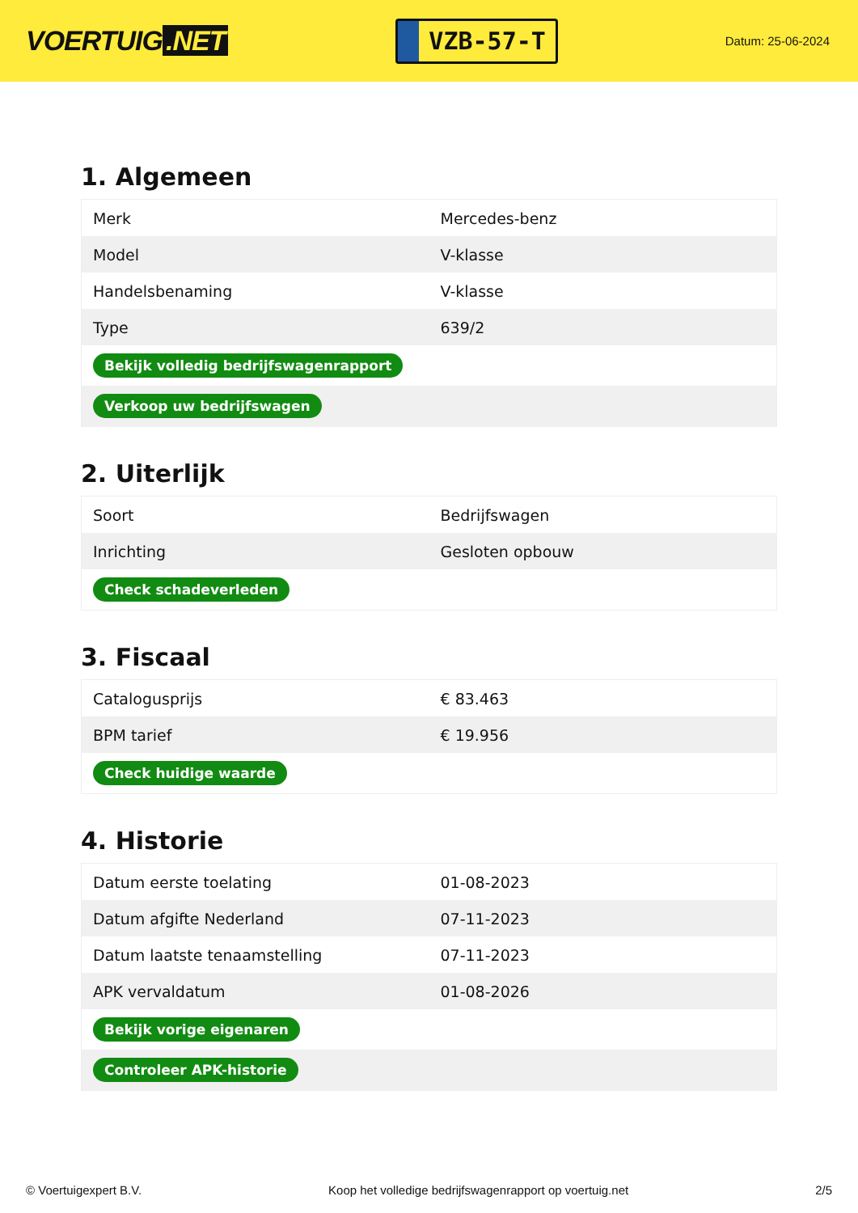VOERTUIG.NET
VZB-57-T
Datum: 25-06-2024
1. Algemeen
| Merk | Mercedes-benz |
| Model | V-klasse |
| Handelsbenaming | V-klasse |
| Type | 639/2 |
| Bekijk volledig bedrijfswagenrapport | |
| Verkoop uw bedrijfswagen | |
2. Uiterlijk
| Soort | Bedrijfswagen |
| Inrichting | Gesloten opbouw |
| Check schadeverleden | |
3. Fiscaal
| Catalogusprijs | € 83.463 |
| BPM tarief | € 19.956 |
| Check huidige waarde | |
4. Historie
| Datum eerste toelating | 01-08-2023 |
| Datum afgifte Nederland | 07-11-2023 |
| Datum laatste tenaamstelling | 07-11-2023 |
| APK vervaldatum | 01-08-2026 |
| Bekijk vorige eigenaren | |
| Controleer APK-historie | |
© Voertuigexpert B.V. Koop het volledige bedrijfswagenrapport op voertuig.net 2/5